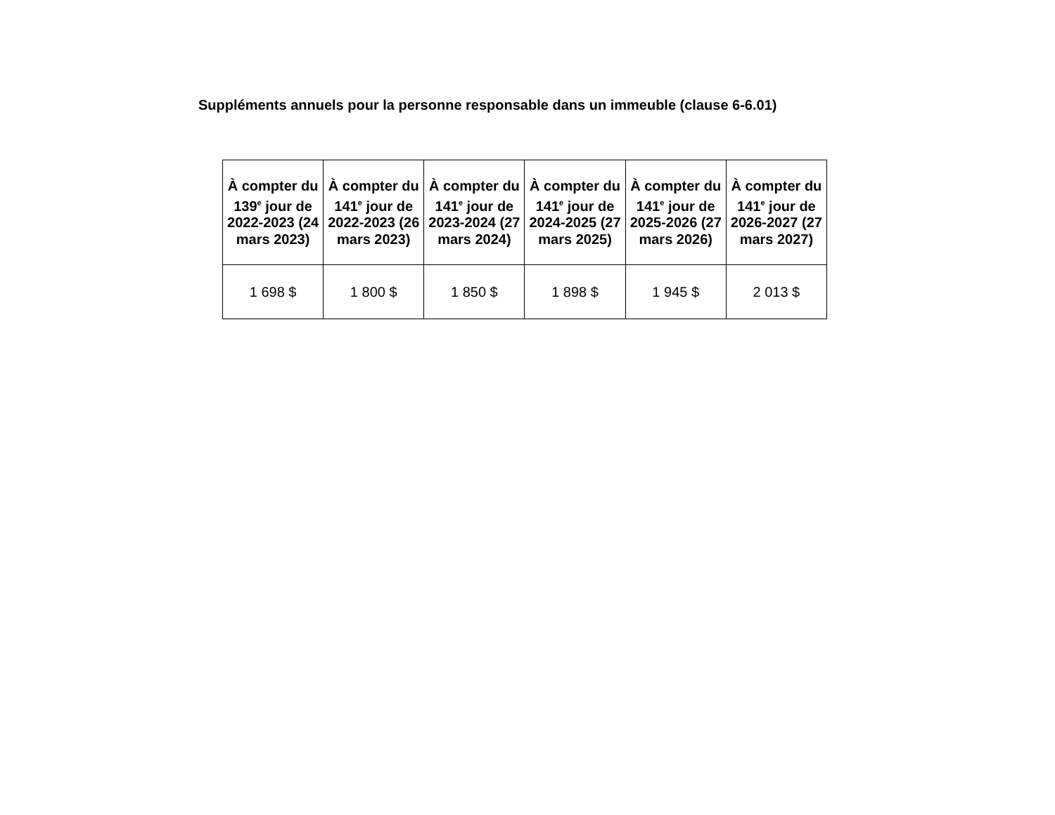Suppléments annuels pour la personne responsable dans un immeuble (clause 6-6.01)
| À compter du 139<sup>e</sup> jour de 2022-2023 (24 mars 2023) | À compter du 141<sup>e</sup> jour de 2022-2023 (26 mars 2023) | À compter du 141<sup>e</sup> jour de 2023-2024 (27 mars 2024) | À compter du 141<sup>e</sup> jour de 2024-2025 (27 mars 2025) | À compter du 141<sup>e</sup> jour de 2025-2026 (27 mars 2026) | À compter du 141<sup>e</sup> jour de 2026-2027 (27 mars 2027) |
| --- | --- | --- | --- | --- | --- |
| 1 698 $ | 1 800 $ | 1 850 $ | 1 898 $ | 1 945 $ | 2 013 $ |